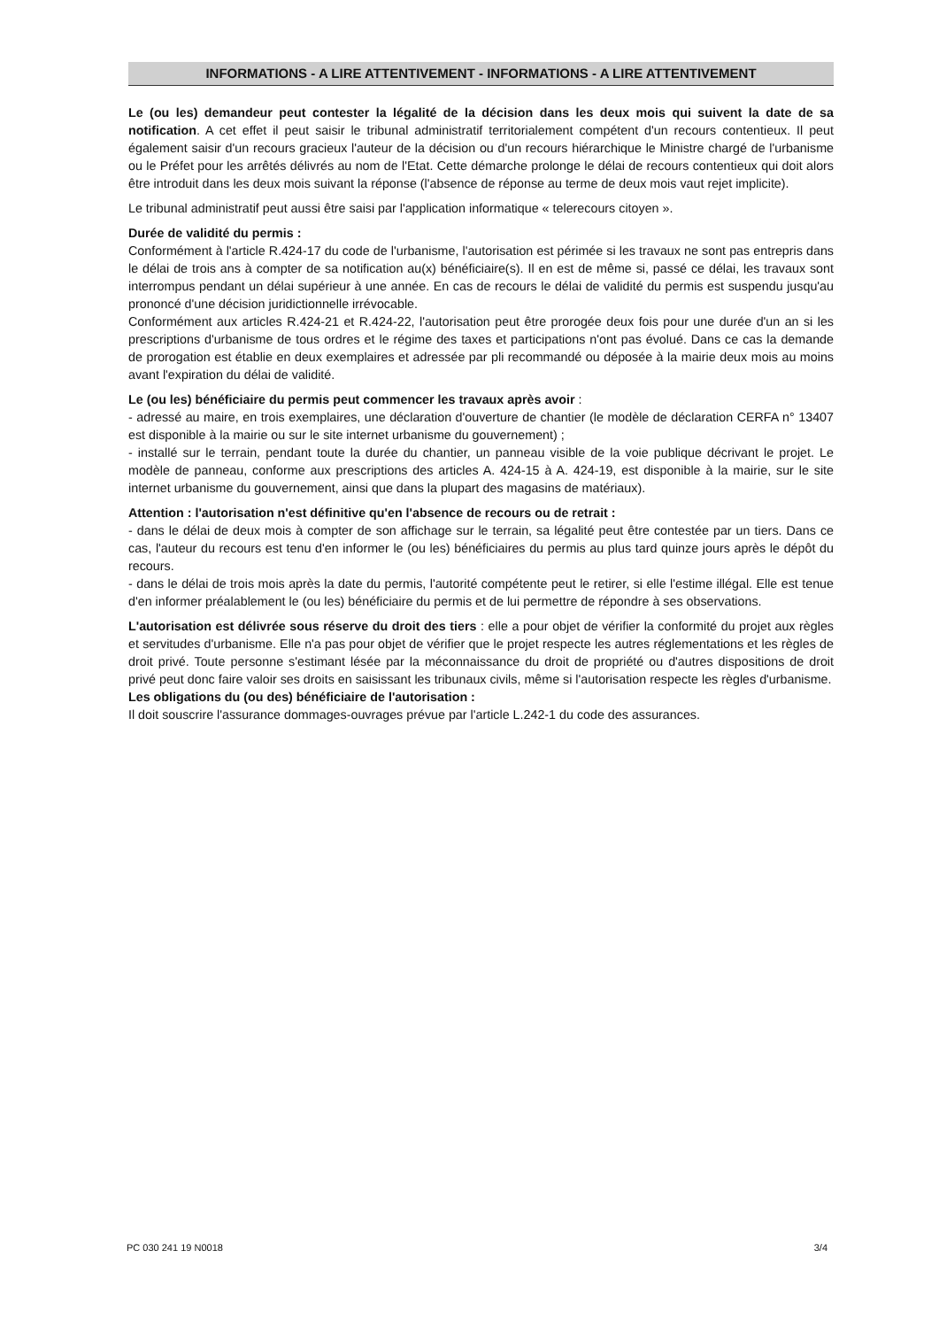INFORMATIONS - A LIRE ATTENTIVEMENT - INFORMATIONS - A LIRE ATTENTIVEMENT
Le (ou les) demandeur peut contester la légalité de la décision dans les deux mois qui suivent la date de sa notification. A cet effet il peut saisir le tribunal administratif territorialement compétent d'un recours contentieux. Il peut également saisir d'un recours gracieux l'auteur de la décision ou d'un recours hiérarchique le Ministre chargé de l'urbanisme ou le Préfet pour les arrêtés délivrés au nom de l'Etat. Cette démarche prolonge le délai de recours contentieux qui doit alors être introduit dans les deux mois suivant la réponse (l'absence de réponse au terme de deux mois vaut rejet implicite).
Le tribunal administratif peut aussi être saisi par l'application informatique « telerecours citoyen ».
Durée de validité du permis :
Conformément à l'article R.424-17 du code de l'urbanisme, l'autorisation est périmée si les travaux ne sont pas entrepris dans le délai de trois ans à compter de sa notification au(x) bénéficiaire(s). Il en est de même si, passé ce délai, les travaux sont interrompus pendant un délai supérieur à une année. En cas de recours le délai de validité du permis est suspendu jusqu'au prononcé d'une décision juridictionnelle irrévocable.
Conformément aux articles R.424-21 et R.424-22, l'autorisation peut être prorogée deux fois pour une durée d'un an si les prescriptions d'urbanisme de tous ordres et le régime des taxes et participations n'ont pas évolué. Dans ce cas la demande de prorogation est établie en deux exemplaires et adressée par pli recommandé ou déposée à la mairie deux mois au moins avant l'expiration du délai de validité.
Le (ou les) bénéficiaire du permis peut commencer les travaux après avoir :
- adressé au maire, en trois exemplaires, une déclaration d'ouverture de chantier (le modèle de déclaration CERFA n° 13407 est disponible à la mairie ou sur le site internet urbanisme du gouvernement) ;
- installé sur le terrain, pendant toute la durée du chantier, un panneau visible de la voie publique décrivant le projet. Le modèle de panneau, conforme aux prescriptions des articles A. 424-15 à A. 424-19, est disponible à la mairie, sur le site internet urbanisme du gouvernement, ainsi que dans la plupart des magasins de matériaux).
Attention : l'autorisation n'est définitive qu'en l'absence de recours ou de retrait :
- dans le délai de deux mois à compter de son affichage sur le terrain, sa légalité peut être contestée par un tiers. Dans ce cas, l'auteur du recours est tenu d'en informer le (ou les) bénéficiaires du permis au plus tard quinze jours après le dépôt du recours.
- dans le délai de trois mois après la date du permis, l'autorité compétente peut le retirer, si elle l'estime illégal. Elle est tenue d'en informer préalablement le (ou les) bénéficiaire du permis et de lui permettre de répondre à ses observations.
L'autorisation est délivrée sous réserve du droit des tiers : elle a pour objet de vérifier la conformité du projet aux règles et servitudes d'urbanisme. Elle n'a pas pour objet de vérifier que le projet respecte les autres réglementations et les règles de droit privé. Toute personne s'estimant lésée par la méconnaissance du droit de propriété ou d'autres dispositions de droit privé peut donc faire valoir ses droits en saisissant les tribunaux civils, même si l'autorisation respecte les règles d'urbanisme.
Les obligations du (ou des) bénéficiaire de l'autorisation :
Il doit souscrire l'assurance dommages-ouvrages prévue par l'article L.242-1 du code des assurances.
PC 030 241 19 N0018 3/4